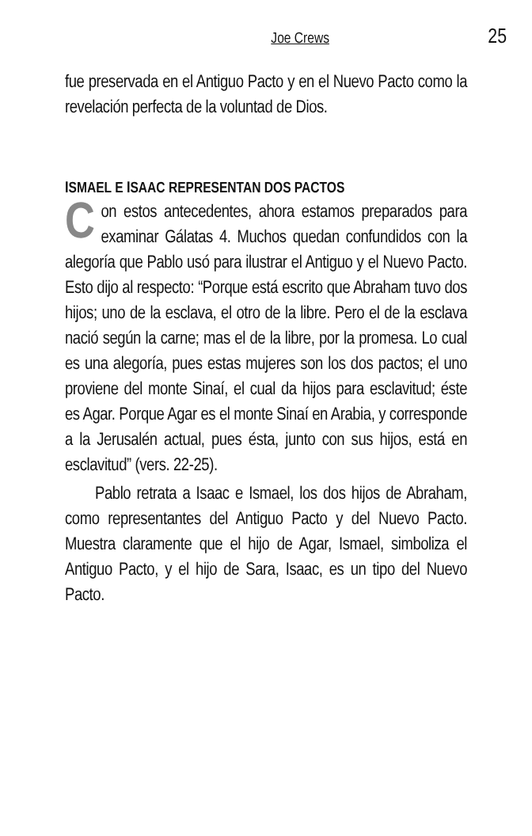Joe Crews 25
fue preservada en el Antiguo Pacto y en el Nuevo Pacto como la revelación perfecta de la voluntad de Dios.
ISMAEL E ISAAC REPRESENTAN DOS PACTOS
Con estos antecedentes, ahora estamos preparados para examinar Gálatas 4. Muchos quedan confundidos con la alegoría que Pablo usó para ilustrar el Antiguo y el Nuevo Pacto. Esto dijo al respecto: “Porque está escrito que Abraham tuvo dos hijos; uno de la esclava, el otro de la libre. Pero el de la esclava nació según la carne; mas el de la libre, por la promesa. Lo cual es una alegoría, pues estas mujeres son los dos pactos; el uno proviene del monte Sinaí, el cual da hijos para esclavitud; éste es Agar. Porque Agar es el monte Sinaí en Arabia, y corresponde a la Jerusalén actual, pues ésta, junto con sus hijos, está en esclavitud” (vers. 22-25).
Pablo retrata a Isaac e Ismael, los dos hijos de Abraham, como representantes del Antiguo Pacto y del Nuevo Pacto. Muestra claramente que el hijo de Agar, Ismael, simboliza el Antiguo Pacto, y el hijo de Sara, Isaac, es un tipo del Nuevo Pacto.